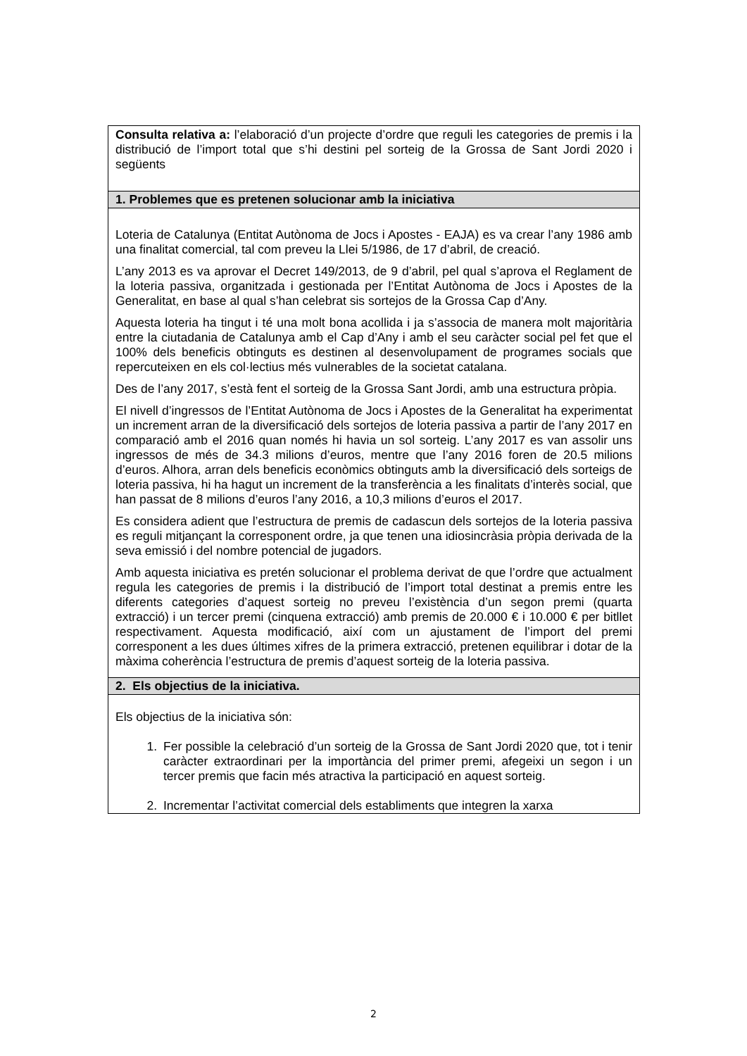| Consulta relativa a: l’elaboració d’un projecte d’ordre que reguli les categories de premis i la distribució de l’import total que s’hi destini pel sorteig de la Grossa de Sant Jordi 2020 i següents |
| 1. Problemes que es pretenen solucionar amb la iniciativa |
| Loteria de Catalunya (Entitat Autònoma de Jocs i Apostes - EAJA) es va crear l’any 1986 amb una finalitat comercial, tal com preveu la Llei 5/1986, de 17 d’abril, de creació. L’any 2013 es va aprovar el Decret 149/2013, de 9 d’abril, pel qual s’aprova el Reglament de la loteria passiva, organitzada i gestionada per l’Entitat Autònoma de Jocs i Apostes de la Generalitat, en base al qual s’han celebrat sis sortejos de la Grossa Cap d’Any. Aquesta loteria ha tingut i té una molt bona acollida i ja s’associa de manera molt majoritària entre la ciutadania de Catalunya amb el Cap d’Any i amb el seu caràcter social pel fet que el 100% dels beneficis obtinguts es destinen al desenvolupament de programes socials que repercuteixen en els col·lectius més vulnerables de la societat catalana. Des de l’any 2017, s’està fent el sorteig de la Grossa Sant Jordi, amb una estructura pròpia. El nivell d’ingressos de l’Entitat Autònoma de Jocs i Apostes de la Generalitat ha experimentat un increment arran de la diversificació dels sortejos de loteria passiva a partir de l’any 2017 en comparació amb el 2016 quan només hi havia un sol sorteig. L’any 2017 es van assolir uns ingressos de més de 34.3 milions d’euros, mentre que l’any 2016 foren de 20.5 milions d’euros. Alhora, arran dels beneficis econòmics obtinguts amb la diversificació dels sorteigs de loteria passiva, hi ha hagut un increment de la transferència a les finalitats d’interès social, que han passat de 8 milions d’euros l’any 2016, a 10,3 milions d’euros el 2017. Es considera adient que l’estructura de premis de cadascun dels sortejos de la loteria passiva es reguli mitjançant la corresponent ordre, ja que tenen una idiosincràsia pròpia derivada de la seva emissió i del nombre potencial de jugadors. Amb aquesta iniciativa es pretén solucionar el problema derivat de que l’ordre que actualment regula les categories de premis i la distribució de l’import total destinat a premis entre les diferents categories d’aquest sorteig no preveu l’existència d’un segon premi (quarta extracció) i un tercer premi (cinquena extracció) amb premis de 20.000 € i 10.000 € per bitllet respectivament. Aquesta modificació, així com un ajustament de l’import del premi corresponent a les dues últimes xifres de la primera extracció, pretenen equilibrar i dotar de la màxima coherència l’estructura de premis d’aquest sorteig de la loteria passiva. |
| 2. Els objectius de la iniciativa. |
| Els objectius de la iniciativa són: 1. Fer possible la celebració d’un sorteig de la Grossa de Sant Jordi 2020 que, tot i tenir caràcter extraordinari per la importància del primer premi, afegeixi un segon i un tercer premis que facin més atractiva la participació en aquest sorteig. 2. Incrementar l’activitat comercial dels establiments que integren la xarxa |
2